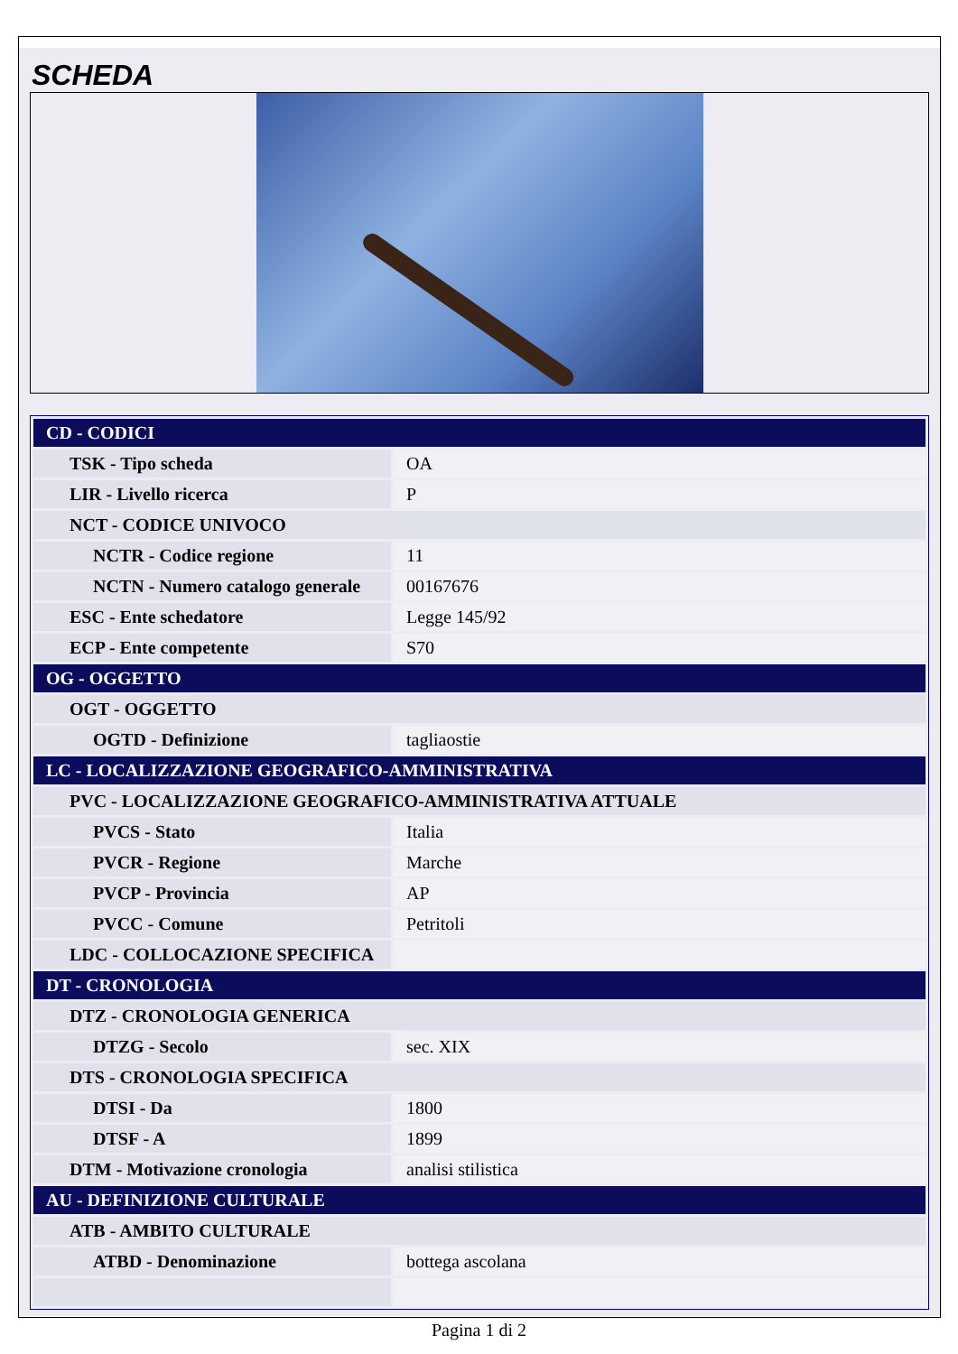SCHEDA
| CD - CODICI | |
| TSK - Tipo scheda | OA |
| LIR - Livello ricerca | P |
| NCT - CODICE UNIVOCO | |
| NCTR - Codice regione | 11 |
| NCTN - Numero catalogo generale | 00167676 |
| ESC - Ente schedatore | Legge 145/92 |
| ECP - Ente competente | S70 |
| OG - OGGETTO | |
| OGT - OGGETTO | |
| OGTD - Definizione | tagliaostie |
| LC - LOCALIZZAZIONE GEOGRAFICO-AMMINISTRATIVA | |
| PVC - LOCALIZZAZIONE GEOGRAFICO-AMMINISTRATIVA ATTUALE | |
| PVCS - Stato | Italia |
| PVCR - Regione | Marche |
| PVCP - Provincia | AP |
| PVCC - Comune | Petritoli |
| LDC - COLLOCAZIONE SPECIFICA | |
| DT - CRONOLOGIA | |
| DTZ - CRONOLOGIA GENERICA | |
| DTZG - Secolo | sec. XIX |
| DTS - CRONOLOGIA SPECIFICA | |
| DTSI - Da | 1800 |
| DTSF - A | 1899 |
| DTM - Motivazione cronologia | analisi stilistica |
| AU - DEFINIZIONE CULTURALE | |
| ATB - AMBITO CULTURALE | |
| ATBD - Denominazione | bottega ascolana |
Pagina 1 di 2